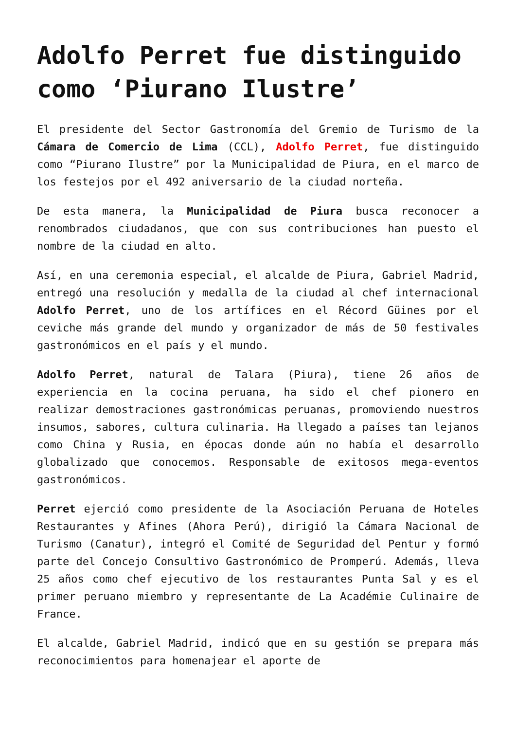Adolfo Perret fue distinguido como ‘Piurano Ilustre’
El presidente del Sector Gastronomía del Gremio de Turismo de la Cámara de Comercio de Lima (CCL), Adolfo Perret, fue distinguido como “Piurano Ilustre” por la Municipalidad de Piura, en el marco de los festejos por el 492 aniversario de la ciudad norteña.
De esta manera, la Municipalidad de Piura busca reconocer a renombrados ciudadanos, que con sus contribuciones han puesto el nombre de la ciudad en alto.
Así, en una ceremonia especial, el alcalde de Piura, Gabriel Madrid, entregó una resolución y medalla de la ciudad al chef internacional Adolfo Perret, uno de los artífices en el Récord Güines por el ceviche más grande del mundo y organizador de más de 50 festivales gastronómicos en el país y el mundo.
Adolfo Perret, natural de Talara (Piura), tiene 26 años de experiencia en la cocina peruana, ha sido el chef pionero en realizar demostraciones gastronómicas peruanas, promoviendo nuestros insumos, sabores, cultura culinaria. Ha llegado a países tan lejanos como China y Rusia, en épocas donde aún no había el desarrollo globalizado que conocemos. Responsable de exitosos mega-eventos gastronómicos.
Perret ejerció como presidente de la Asociación Peruana de Hoteles Restaurantes y Afines (Ahora Perú), dirigió la Cámara Nacional de Turismo (Canatur), integró el Comité de Seguridad del Pentur y formó parte del Concejo Consultivo Gastronómico de Promperú. Además, lleva 25 años como chef ejecutivo de los restaurantes Punta Sal y es el primer peruano miembro y representante de La Académie Culinaire de France.
El alcalde, Gabriel Madrid, indicó que en su gestión se prepara más reconocimientos para homenajear el aporte de